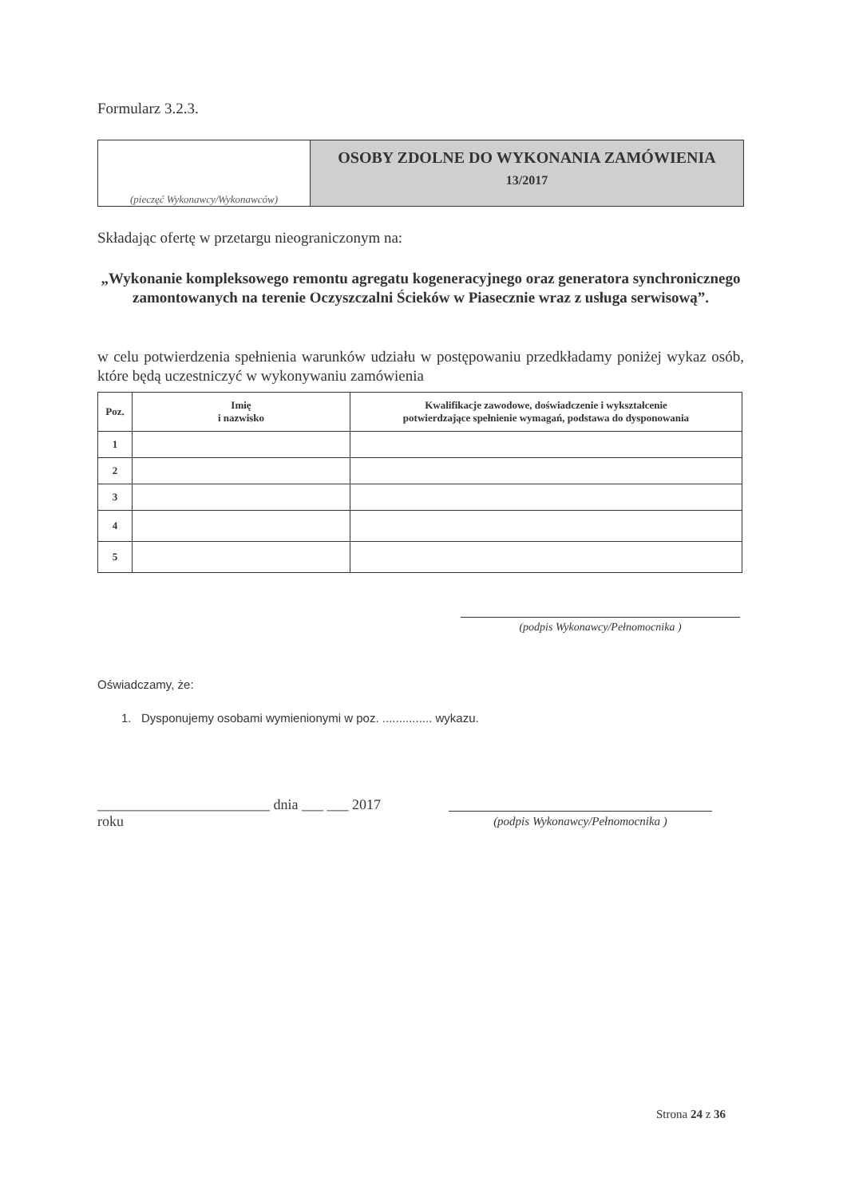Formularz 3.2.3.
(pieczęć Wykonawcy/Wykonawców)
OSOBY ZDOLNE DO WYKONANIA ZAMÓWIENIA
13/2017
Składając ofertę w przetargu nieograniczonym na:
„Wykonanie kompleksowego remontu agregatu kogeneracyjnego oraz generatora synchronicznego zamontowanych na terenie Oczyszczalni Ścieków w Piasecznie wraz z usługa serwisową”.
w celu potwierdzenia spełnienia warunków udziału w postępowaniu przedkładamy poniżej wykaz osób, które będą uczestniczyć w wykonywaniu zamówienia
| Poz. | Imię i nazwisko | Kwalifikacje zawodowe, doświadczenie i wykształcenie potwierdzające spełnienie wymagań, podstawa do dysponowania |
| --- | --- | --- |
| 1 | | |
| 2 | | |
| 3 | | |
| 4 | | |
| 5 | | |
(podpis Wykonawcy/Pełnomocnika )
Oświadczamy, że:
1. Dysponujemy osobami wymienionymi w poz. ............... wykazu.
________________________ dnia ___ ___ 2017 roku
(podpis Wykonawcy/Pełnomocnika )
Strona 24 z 36